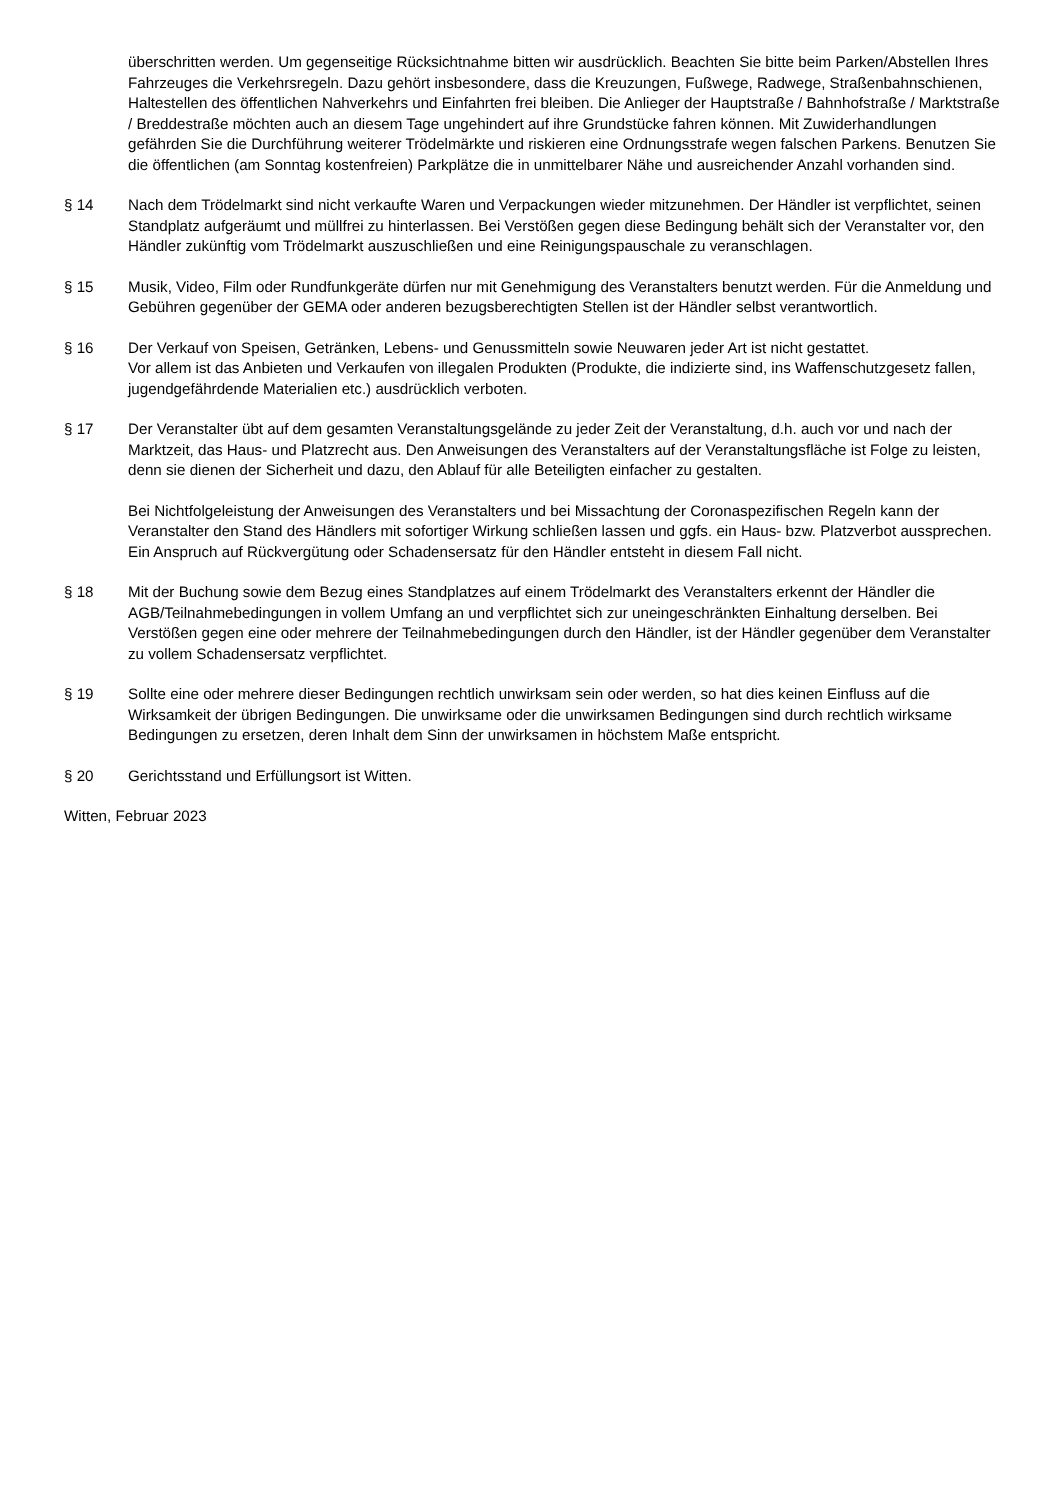überschritten werden. Um gegenseitige Rücksichtnahme bitten wir ausdrücklich. Beachten Sie bitte beim Parken/Abstellen Ihres Fahrzeuges die Verkehrsregeln. Dazu gehört insbesondere, dass die Kreuzungen, Fußwege, Radwege, Straßenbahnschienen, Haltestellen des öffentlichen Nahverkehrs und Einfahrten frei bleiben. Die Anlieger der Hauptstraße / Bahnhofstraße / Marktstraße / Breddestraße möchten auch an diesem Tage ungehindert auf ihre Grundstücke fahren können. Mit Zuwiderhandlungen gefährden Sie die Durchführung weiterer Trödelmärkte und riskieren eine Ordnungsstrafe wegen falschen Parkens. Benutzen Sie die öffentlichen (am Sonntag kostenfreien) Parkplätze die in unmittelbarer Nähe und ausreichender Anzahl vorhanden sind.
§ 14 Nach dem Trödelmarkt sind nicht verkaufte Waren und Verpackungen wieder mitzunehmen. Der Händler ist verpflichtet, seinen Standplatz aufgeräumt und müllfrei zu hinterlassen. Bei Verstößen gegen diese Bedingung behält sich der Veranstalter vor, den Händler zukünftig vom Trödelmarkt auszuschließen und eine Reinigungspauschale zu veranschlagen.
§ 15 Musik, Video, Film oder Rundfunkgeräte dürfen nur mit Genehmigung des Veranstalters benutzt werden. Für die Anmeldung und Gebühren gegenüber der GEMA oder anderen bezugsberechtigten Stellen ist der Händler selbst verantwortlich.
§ 16 Der Verkauf von Speisen, Getränken, Lebens- und Genussmitteln sowie Neuwaren jeder Art ist nicht gestattet.
Vor allem ist das Anbieten und Verkaufen von illegalen Produkten (Produkte, die indizierte sind, ins Waffenschutzgesetz fallen, jugendgefährdende Materialien etc.) ausdrücklich verboten.
§ 17 Der Veranstalter übt auf dem gesamten Veranstaltungsgelände zu jeder Zeit der Veranstaltung, d.h. auch vor und nach der Marktzeit, das Haus- und Platzrecht aus. Den Anweisungen des Veranstalters auf der Veranstaltungsfläche ist Folge zu leisten, denn sie dienen der Sicherheit und dazu, den Ablauf für alle Beteiligten einfacher zu gestalten.
Bei Nichtfolgeleistung der Anweisungen des Veranstalters und bei Missachtung der Coronaspezifischen Regeln kann der Veranstalter den Stand des Händlers mit sofortiger Wirkung schließen lassen und ggfs. ein Haus- bzw. Platzverbot aussprechen. Ein Anspruch auf Rückvergütung oder Schadensersatz für den Händler entsteht in diesem Fall nicht.
§ 18 Mit der Buchung sowie dem Bezug eines Standplatzes auf einem Trödelmarkt des Veranstalters erkennt der Händler die AGB/Teilnahmebedingungen in vollem Umfang an und verpflichtet sich zur uneingeschränkten Einhaltung derselben. Bei Verstößen gegen eine oder mehrere der Teilnahmebedingungen durch den Händler, ist der Händler gegenüber dem Veranstalter zu vollem Schadensersatz verpflichtet.
§ 19 Sollte eine oder mehrere dieser Bedingungen rechtlich unwirksam sein oder werden, so hat dies keinen Einfluss auf die Wirksamkeit der übrigen Bedingungen. Die unwirksame oder die unwirksamen Bedingungen sind durch rechtlich wirksame Bedingungen zu ersetzen, deren Inhalt dem Sinn der unwirksamen in höchstem Maße entspricht.
§ 20 Gerichtsstand und Erfüllungsort ist Witten.
Witten, Februar 2023